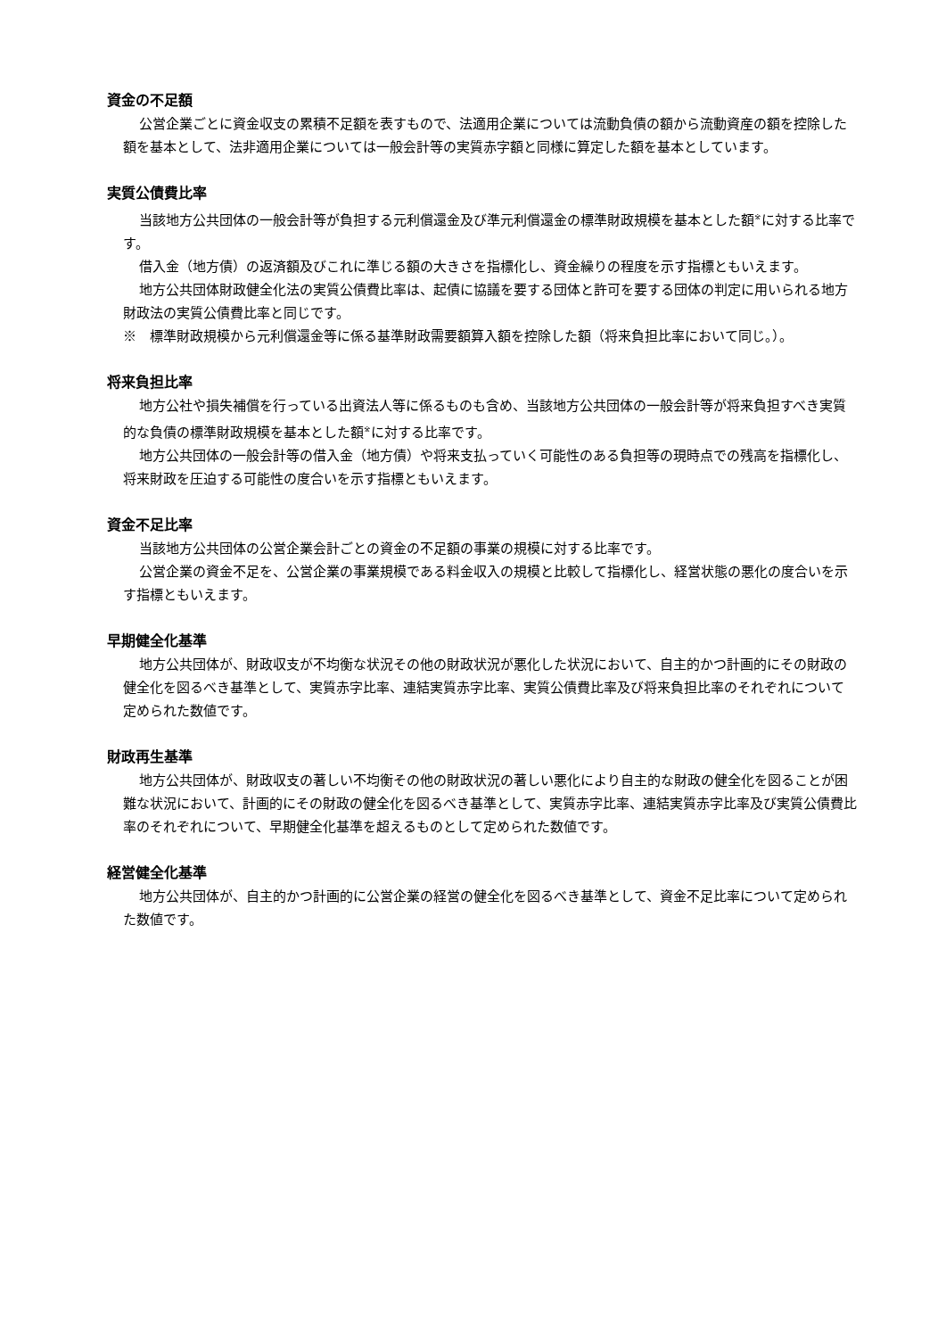資金の不足額
公営企業ごとに資金収支の累積不足額を表すもので、法適用企業については流動負債の額から流動資産の額を控除した額を基本として、法非適用企業については一般会計等の実質赤字額と同様に算定した額を基本としています。
実質公債費比率
当該地方公共団体の一般会計等が負担する元利償還金及び準元利償還金の標準財政規模を基本とした額<sup>※</sup>に対する比率です。
借入金（地方債）の返済額及びこれに準じる額の大きさを指標化し、資金繰りの程度を示す指標ともいえます。
地方公共団体財政健全化法の実質公債費比率は、起債に協議を要する団体と許可を要する団体の判定に用いられる地方財政法の実質公債費比率と同じです。
※　標準財政規模から元利償還金等に係る基準財政需要額算入額を控除した額（将来負担比率において同じ。）。
将来負担比率
地方公社や損失補償を行っている出資法人等に係るものも含め、当該地方公共団体の一般会計等が将来負担すべき実質的な負債の標準財政規模を基本とした額<sup>※</sup>に対する比率です。
地方公共団体の一般会計等の借入金（地方債）や将来支払っていく可能性のある負担等の現時点での残高を指標化し、将来財政を圧迫する可能性の度合いを示す指標ともいえます。
資金不足比率
当該地方公共団体の公営企業会計ごとの資金の不足額の事業の規模に対する比率です。
公営企業の資金不足を、公営企業の事業規模である料金収入の規模と比較して指標化し、経営状態の悪化の度合いを示す指標ともいえます。
早期健全化基準
地方公共団体が、財政収支が不均衡な状況その他の財政状況が悪化した状況において、自主的かつ計画的にその財政の健全化を図るべき基準として、実質赤字比率、連結実質赤字比率、実質公債費比率及び将来負担比率のそれぞれについて定められた数値です。
財政再生基準
地方公共団体が、財政収支の著しい不均衡その他の財政状況の著しい悪化により自主的な財政の健全化を図ることが困難な状況において、計画的にその財政の健全化を図るべき基準として、実質赤字比率、連結実質赤字比率及び実質公債費比率のそれぞれについて、早期健全化基準を超えるものとして定められた数値です。
経営健全化基準
地方公共団体が、自主的かつ計画的に公営企業の経営の健全化を図るべき基準として、資金不足比率について定められた数値です。